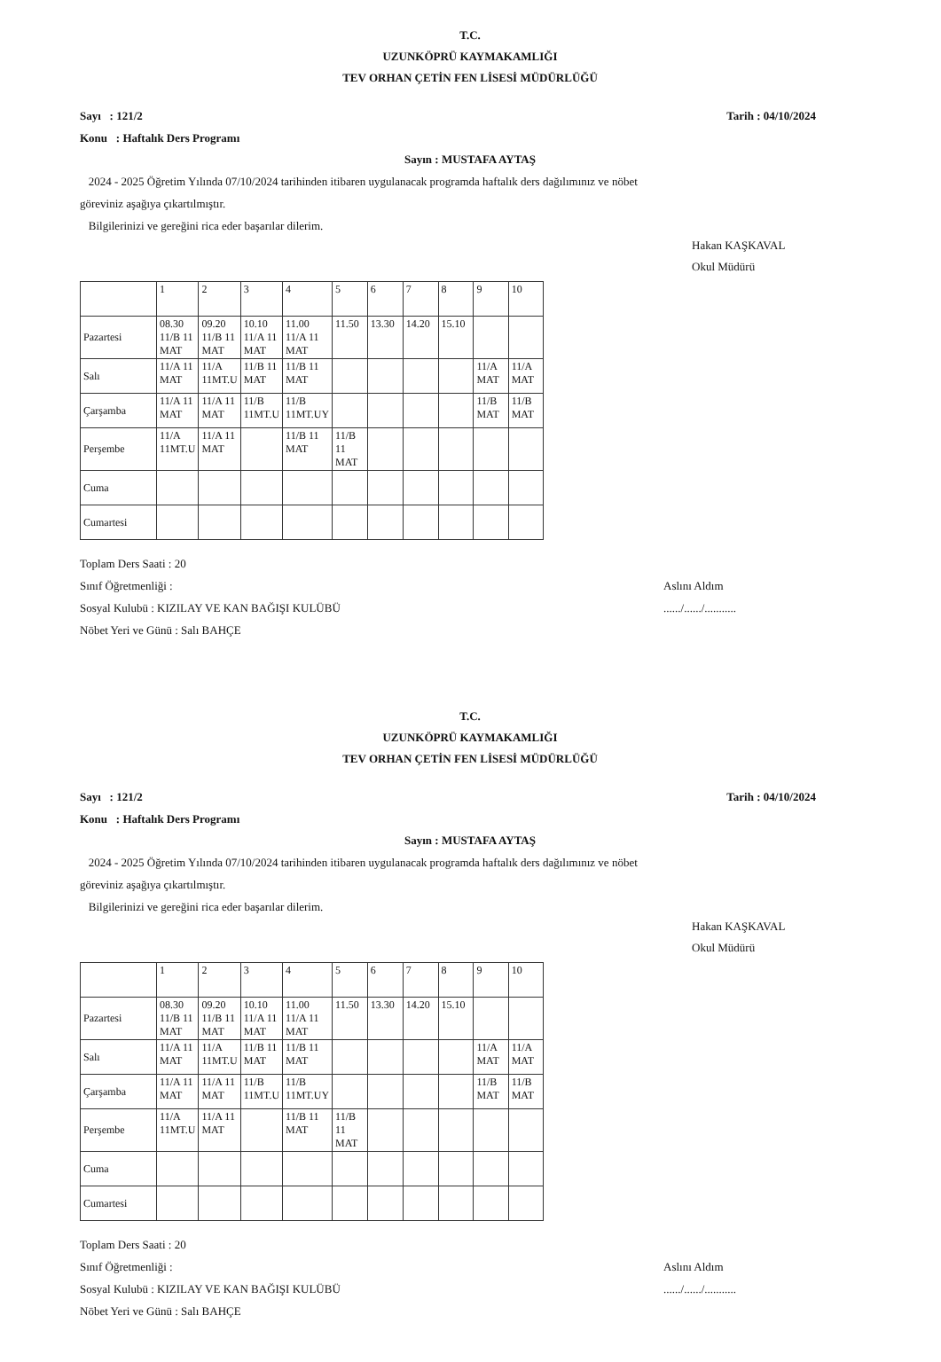T.C.
UZUNKÖPRÜ KAYMAKAMLIĞI
TEV ORHAN ÇETİN FEN LİSESİ MÜDÜRLÜĞÜ
Sayı : 121/2
Konu : Haftalık Ders Programı
Tarih : 04/10/2024
Sayın : MUSTAFA AYTAŞ
2024 - 2025 Öğretim Yılında 07/10/2024 tarihinden itibaren uygulanacak programda haftalık ders dağılımınız ve nöbet göreviniz aşağıya çıkartılmıştır.
Bilgilerinizi ve gereğini rica eder başarılar dilerim.
Hakan KAŞKAVAL
Okul Müdürü
| | 1 | 2 | 3 | 4 | 5 | 6 | 7 | 8 | 9 | 10 |
| Pazartesi | 08.30 11/B 11 MAT | 09.20 11/B 11 MAT | 10.10 11/A 11 MAT | 11.00 11/A 11 MAT | 11.50 | 13.30 | 14.20 | 15.10 | | |
| Salı | 11/A 11 MAT | 11/A 11MT.U | 11/B 11 MAT | 11/B 11 MAT | | | | | 11/A MAT | 11/A MAT |
| Çarşamba | 11/A 11 MAT | 11/A 11 MAT | 11/B 11MT.U | 11/B 11MT.UY | | | | | 11/B MAT | 11/B MAT |
| Perşembe | 11/A 11MT.U | 11/A 11 MAT | | 11/B 11 MAT | 11/B 11 MAT | | | | | |
| Cuma | | | | | | | | | | |
| Cumartesi | | | | | | | | | | |
Toplam Ders Saati : 20
Sınıf Öğretmenliği :
Sosyal Kulubü : KIZILAY VE KAN BAĞIŞI KULÜBÜ
Nöbet Yeri ve Günü : Salı BAHÇE
Aslını Aldım
....../....../...........
T.C.
UZUNKÖPRÜ KAYMAKAMLIĞI
TEV ORHAN ÇETİN FEN LİSESİ MÜDÜRLÜĞÜ
Sayı : 121/2
Konu : Haftalık Ders Programı
Tarih : 04/10/2024
Sayın : MUSTAFA AYTAŞ
2024 - 2025 Öğretim Yılında 07/10/2024 tarihinden itibaren uygulanacak programda haftalık ders dağılımınız ve nöbet göreviniz aşağıya çıkartılmıştır.
Bilgilerinizi ve gereğini rica eder başarılar dilerim.
Hakan KAŞKAVAL
Okul Müdürü
| | 1 | 2 | 3 | 4 | 5 | 6 | 7 | 8 | 9 | 10 |
| Pazartesi | 08.30 11/B 11 MAT | 09.20 11/B 11 MAT | 10.10 11/A 11 MAT | 11.00 11/A 11 MAT | 11.50 | 13.30 | 14.20 | 15.10 | | |
| Salı | 11/A 11 MAT | 11/A 11MT.U | 11/B 11 MAT | 11/B 11 MAT | | | | | 11/A MAT | 11/A MAT |
| Çarşamba | 11/A 11 MAT | 11/A 11 MAT | 11/B 11MT.U | 11/B 11MT.UY | | | | | 11/B MAT | 11/B MAT |
| Perşembe | 11/A 11MT.U | 11/A 11 MAT | | 11/B 11 MAT | 11/B 11 MAT | | | | | |
| Cuma | | | | | | | | | | |
| Cumartesi | | | | | | | | | | |
Toplam Ders Saati : 20
Sınıf Öğretmenliği :
Sosyal Kulubü : KIZILAY VE KAN BAĞIŞI KULÜBÜ
Nöbet Yeri ve Günü : Salı BAHÇE
Aslını Aldım
....../....../...........